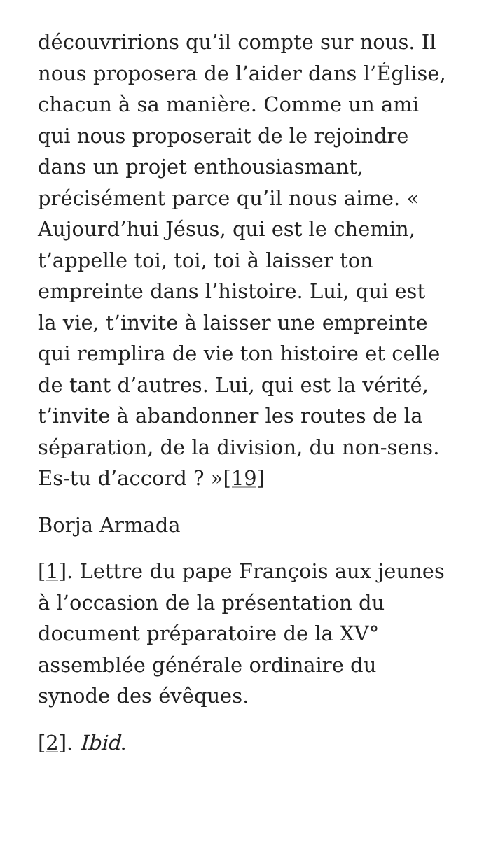découvririons qu’il compte sur nous. Il nous proposera de l’aider dans l’Église, chacun à sa manière. Comme un ami qui nous proposerait de le rejoindre dans un projet enthousiasmant, précisément parce qu’il nous aime. « Aujourd’hui Jésus, qui est le chemin, t’appelle toi, toi, toi à laisser ton empreinte dans l’histoire. Lui, qui est la vie, t’invite à laisser une empreinte qui remplira de vie ton histoire et celle de tant d’autres. Lui, qui est la vérité, t’invite à abandonner les routes de la séparation, de la division, du non-sens. Es-tu d’accord ? »[19]
Borja Armada
[1]. Lettre du pape François aux jeunes à l’occasion de la présentation du document préparatoire de la XV° assemblée générale ordinaire du synode des évêques.
[2]. Ibid.